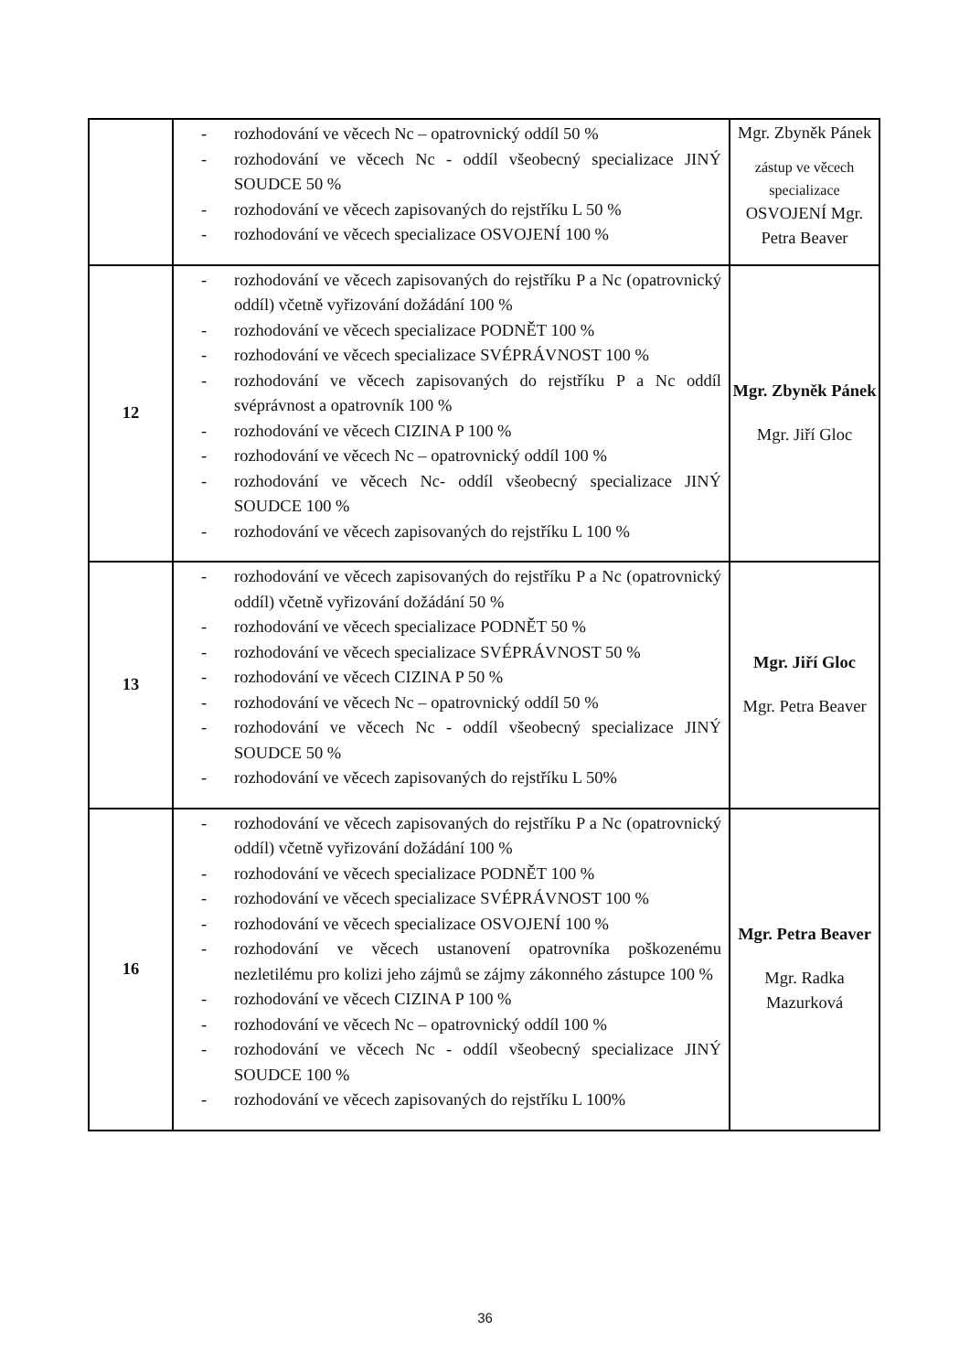| | - rozhodování ve věcech Nc – opatrovnický oddíl 50 % - rozhodování ve věcech Nc - oddíl všeobecný specializace JINÝ SOUDCE 50 % - rozhodování ve věcech zapisovaných do rejstříku L 50 % - rozhodování ve věcech specializace OSVOJENÍ 100 % | Mgr. Zbyněk Pánek zástup ve věcech specializace OSVOJENÍ Mgr. Petra Beaver |
| 12 | - rozhodování ve věcech zapisovaných do rejstříku P a Nc (opatrovnický oddíl) včetně vyřizování dožádání 100 % - rozhodování ve věcech specializace PODNĚT 100 % - rozhodování ve věcech specializace SVÉPRÁVNOST 100 % - rozhodování ve věcech zapisovaných do rejstříku P a Nc oddíl svéprávnost a opatrovník 100 % - rozhodování ve věcech CIZINA P 100 % - rozhodování ve věcech Nc – opatrovnický oddíl 100 % - rozhodování ve věcech Nc- oddíl všeobecný specializace JINÝ SOUDCE 100 % - rozhodování ve věcech zapisovaných do rejstříku L 100 % | Mgr. Zbyněk Pánek Mgr. Jiří Gloc |
| 13 | - rozhodování ve věcech zapisovaných do rejstříku P a Nc (opatrovnický oddíl) včetně vyřizování dožádání 50 % - rozhodování ve věcech specializace PODNĚT 50 % - rozhodování ve věcech specializace SVÉPRÁVNOST 50 % - rozhodování ve věcech CIZINA P 50 % - rozhodování ve věcech Nc – opatrovnický oddíl 50 % - rozhodování ve věcech Nc - oddíl všeobecný specializace JINÝ SOUDCE 50 % - rozhodování ve věcech zapisovaných do rejstříku L 50% | Mgr. Jiří Gloc Mgr. Petra Beaver |
| 16 | - rozhodování ve věcech zapisovaných do rejstříku P a Nc (opatrovnický oddíl) včetně vyřizování dožádání 100 % - rozhodování ve věcech specializace PODNĚT 100 % - rozhodování ve věcech specializace SVÉPRÁVNOST 100 % - rozhodování ve věcech specializace OSVOJENÍ 100 % - rozhodování ve věcech ustanovení opatrovníka poškozenému nezletilému pro kolizi jeho zájmů se zájmy zákonného zástupce 100 % - rozhodování ve věcech CIZINA P 100 % - rozhodování ve věcech Nc – opatrovnický oddíl 100 % - rozhodování ve věcech Nc - oddíl všeobecný specializace JINÝ SOUDCE 100 % - rozhodování ve věcech zapisovaných do rejstříku L 100% | Mgr. Petra Beaver Mgr. Radka Mazurková |
36